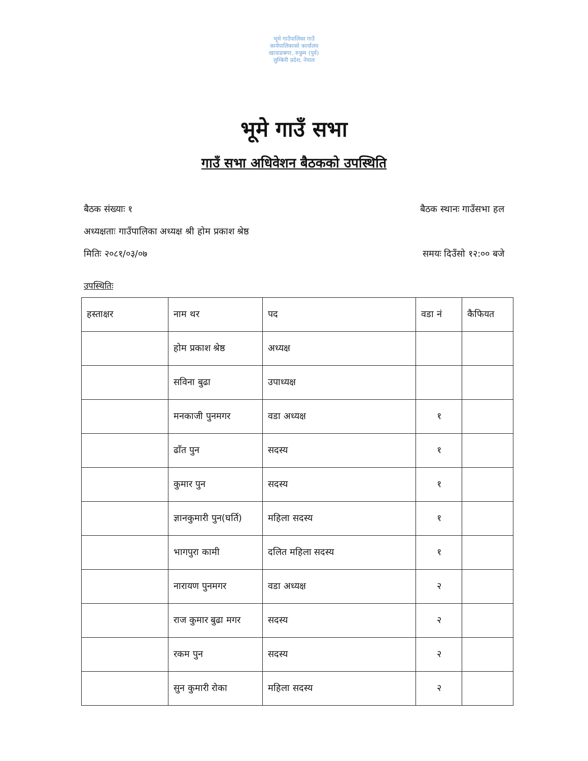भूमे गाउँपालिका गाउँ कार्यपालिकाको कार्यालय खावाङबगर, रुकुम (पूर्व) लुम्बिनी प्रदेश, नेपाल
भूमे गाउँ सभा
गाउँ सभा अधिवेशन बैठकको उपस्थिति
बैठक संख्याः १ बैठक स्थानः गाउँसभा हल
अध्यक्षताः गाउँपालिका अध्यक्ष श्री होम प्रकाश श्रेष्ठ
मितिः २०८१/०३/०७ समयः दिउँसो १२:०० बजे
उपस्थितिः
| हस्ताक्षर | नाम थर | पद | वडा नं | कैफियत |
| --- | --- | --- | --- | --- |
| | होम प्रकाश श्रेष्ठ | अध्यक्ष | | |
| | सविना बुढा | उपाध्यक्ष | | |
| | मनकाजी पुनमगर | वडा अध्यक्ष | १ | |
| | ढाँत पुन | सदस्य | १ | |
| | कुमार पुन | सदस्य | १ | |
| | ज्ञानकुमारी पुन(घर्ति) | महिला सदस्य | १ | |
| | भागपुरा कामी | दलित महिला सदस्य | १ | |
| | नारायण पुनमगर | वडा अध्यक्ष | २ | |
| | राज कुमार बुढा मगर | सदस्य | २ | |
| | रकम पुन | सदस्य | २ | |
| | सुन कुमारी रोका | महिला सदस्य | २ | |